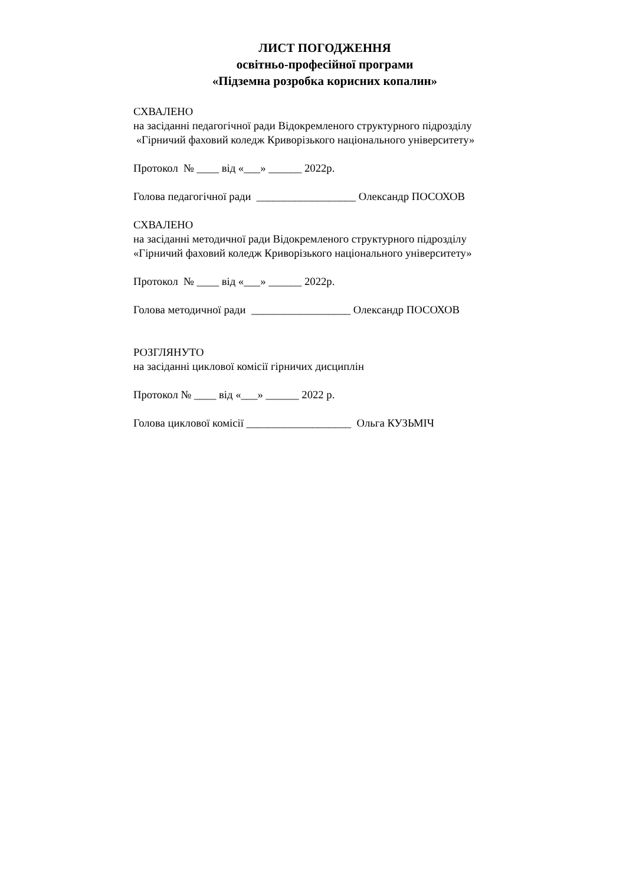ЛИСТ ПОГОДЖЕННЯ
освітньо-професійної програми
«Підземна розробка корисних копалин»
СХВАЛЕНО
на засіданні педагогічної ради Відокремленого структурного підрозділу
«Гірничий фаховий коледж Криворізького національного університету»
Протокол № ____ від «___» ______ 2022р.
Голова педагогічної ради __________________ Олександр ПОСОХОВ
СХВАЛЕНО
на засіданні методичної ради Відокремленого структурного підрозділу
«Гірничий фаховий коледж Криворізького національного університету»
Протокол № ____ від «___» ______ 2022р.
Голова методичної ради __________________ Олександр ПОСОХОВ
РОЗГЛЯНУТО
на засіданні циклової комісії гірничих дисциплін
Протокол № ____ від «___» ______ 2022 р.
Голова циклової комісії ___________________ Ольга КУЗЬМІЧ